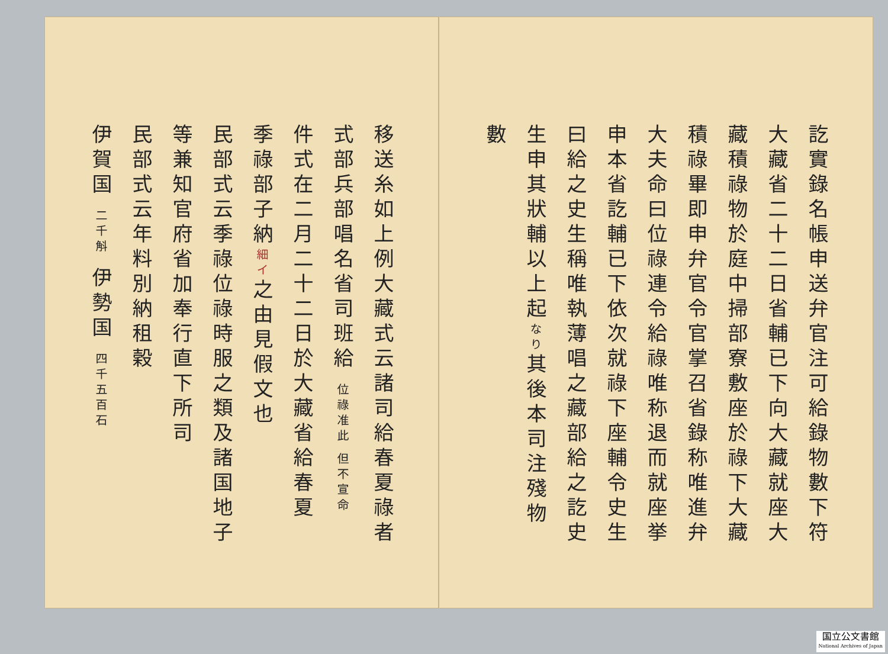移送糸如上例大藏式云諸司給春夏祿者
式部兵部唱名省司班給 位祿准此 但不宣命
件式在二月二十二日於大藏省給春夏
季祿部子納細イ之由見假文也
民部式云季祿位祿時服之類及諸国地子
等兼知官府省加奉行直下所司
民部式云年料別納租穀
伊賀国 二千斛 伊勢国 四千五百石
訖實錄名帳申送弁官注可給錄物數下符
大藏省二十二日省輔已下向大藏就座大
藏積祿物於庭中掃部寮敷座於祿下大藏
積祿畢即申弁官令官掌召省錄称唯進弁
大夫命曰位祿連令給祿唯称退而就座挙
申本省訖輔已下依次就祿下座輔令史生
曰給之史生稱唯執薄唱之藏部給之訖史
生申其狀輔以上起なり其後本司注殘物數
国立公文書館
National Archives of Japan